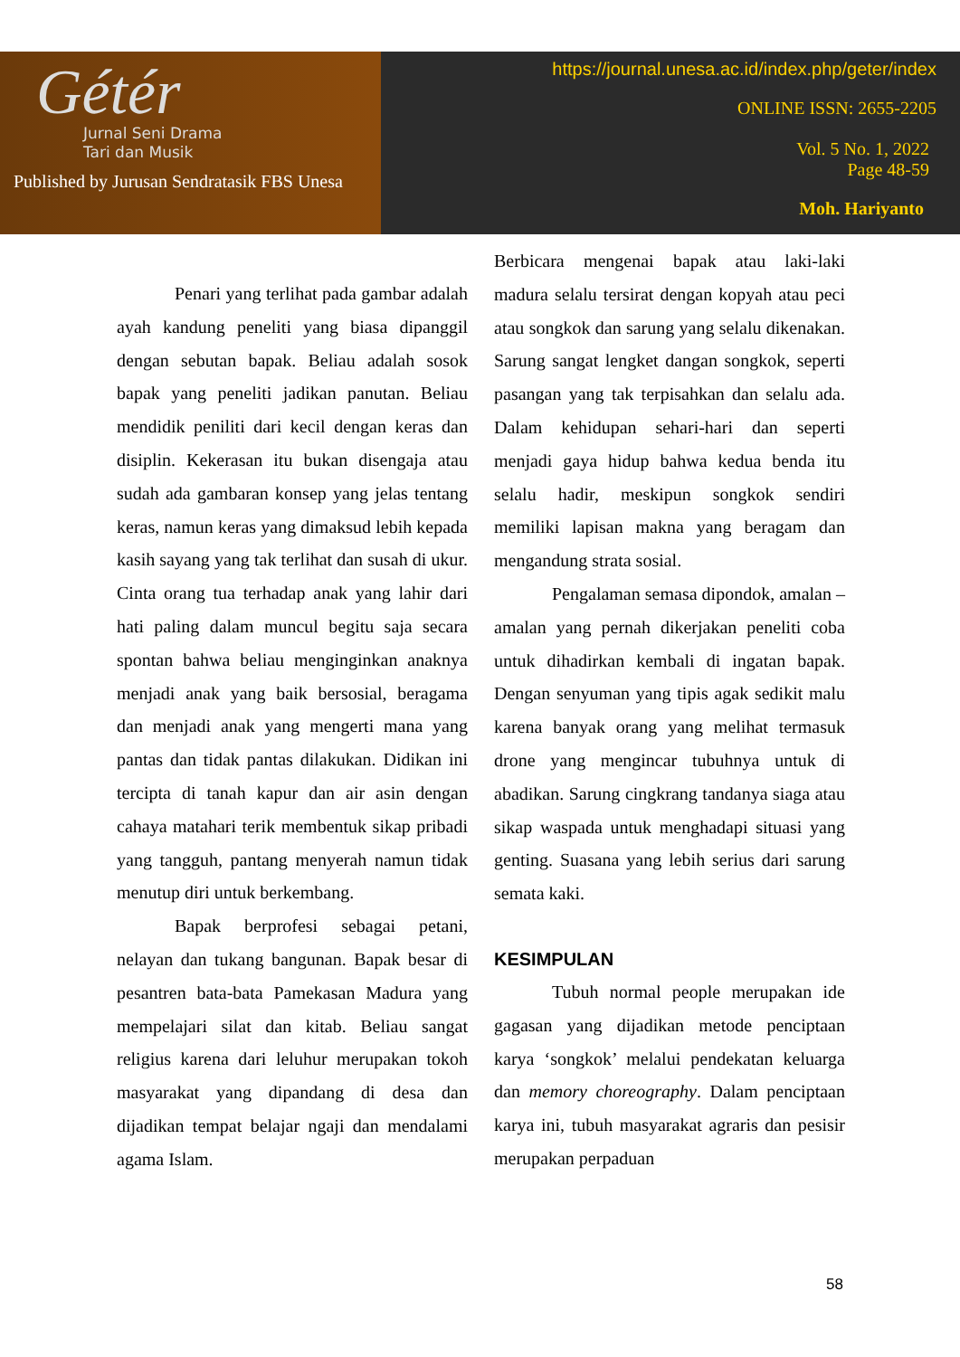Gétér
Jurnal Seni Drama
Tari dan Musik
Published by Jurusan Sendratasik FBS Unesa
https://journal.unesa.ac.id/index.php/geter/index
ONLINE ISSN: 2655-2205
Vol. 5 No. 1, 2022
Page 48-59
Moh. Hariyanto
Penari yang terlihat pada gambar adalah ayah kandung peneliti yang biasa dipanggil dengan sebutan bapak. Beliau adalah sosok bapak yang peneliti jadikan panutan. Beliau mendidik peniliti dari kecil dengan keras dan disiplin. Kekerasan itu bukan disengaja atau sudah ada gambaran konsep yang jelas tentang keras, namun keras yang dimaksud lebih kepada kasih sayang yang tak terlihat dan susah di ukur. Cinta orang tua terhadap anak yang lahir dari hati paling dalam muncul begitu saja secara spontan bahwa beliau menginginkan anaknya menjadi anak yang baik bersosial, beragama dan menjadi anak yang mengerti mana yang pantas dan tidak pantas dilakukan. Didikan ini tercipta di tanah kapur dan air asin dengan cahaya matahari terik membentuk sikap pribadi yang tangguh, pantang menyerah namun tidak menutup diri untuk berkembang.
Bapak berprofesi sebagai petani, nelayan dan tukang bangunan. Bapak besar di pesantren bata-bata Pamekasan Madura yang mempelajari silat dan kitab. Beliau sangat religius karena dari leluhur merupakan tokoh masyarakat yang dipandang di desa dan dijadikan tempat belajar ngaji dan mendalami agama Islam.
Berbicara mengenai bapak atau laki-laki madura selalu tersirat dengan kopyah atau peci atau songkok dan sarung yang selalu dikenakan. Sarung sangat lengket dangan songkok, seperti pasangan yang tak terpisahkan dan selalu ada. Dalam kehidupan sehari-hari dan seperti menjadi gaya hidup bahwa kedua benda itu selalu hadir, meskipun songkok sendiri memiliki lapisan makna yang beragam dan mengandung strata sosial.
Pengalaman semasa dipondok, amalan – amalan yang pernah dikerjakan peneliti coba untuk dihadirkan kembali di ingatan bapak. Dengan senyuman yang tipis agak sedikit malu karena banyak orang yang melihat termasuk drone yang mengincar tubuhnya untuk di abadikan. Sarung cingkrang tandanya siaga atau sikap waspada untuk menghadapi situasi yang genting. Suasana yang lebih serius dari sarung semata kaki.
KESIMPULAN
Tubuh normal people merupakan ide gagasan yang dijadikan metode penciptaan karya ‘songkok’ melalui pendekatan keluarga dan memory choreography. Dalam penciptaan karya ini, tubuh masyarakat agraris dan pesisir merupakan perpaduan
58